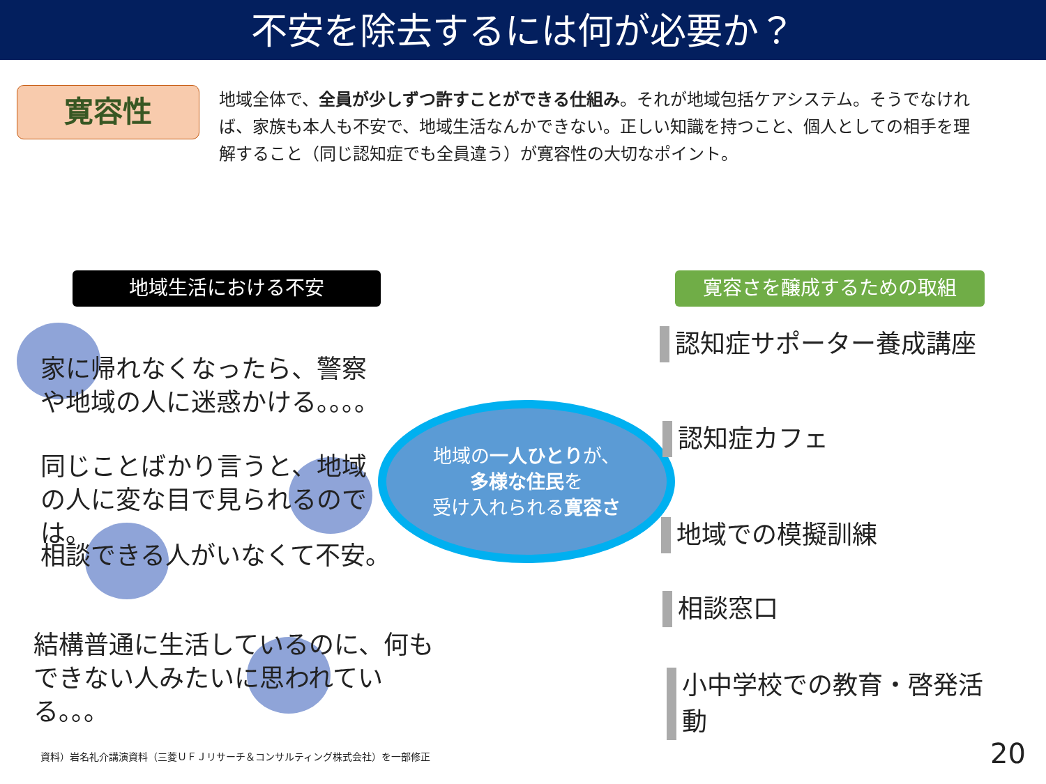不安を除去するには何が必要か？
寛容性
地域全体で、全員が少しずつ許すことができる仕組み。それが地域包括ケアシステム。そうでなければ、家族も本人も不安で、地域生活なんかできない。正しい知識を持つこと、個人としての相手を理解すること（同じ認知症でも全員違う）が寛容性の大切なポイント。
地域生活における不安 寛容さを醸成するための取組
家に帰れなくなったら、警察や地域の人に迷惑かける。。。。
同じことばかり言うと、地域の人に変な目で見られるのでは。
相談できる人がいなくて不安。
結構普通に生活しているのに、何もできない人みたいに思われている。。。
地域の一人ひとりが、
多様な住民を
受け入れられる寛容さ
認知症サポーター養成講座
認知症カフェ
地域での模擬訓練
相談窓口
小中学校での教育・啓発活動
資料）岩名礼介講演資料（三菱ＵＦＪリサーチ＆コンサルティング株式会社）を一部修正
20